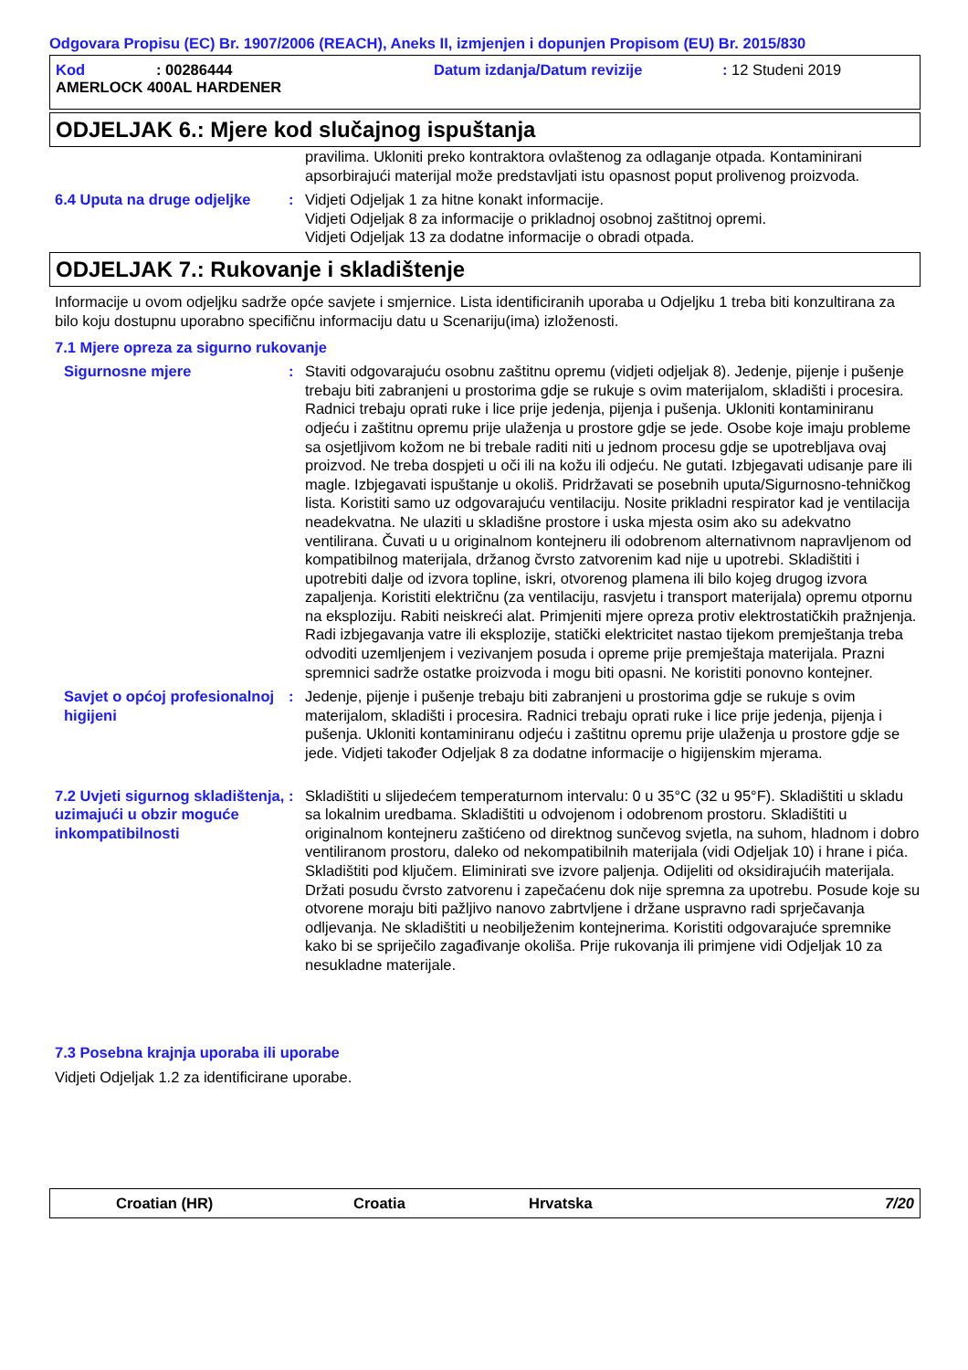Odgovara Propisu (EC) Br. 1907/2006 (REACH), Aneks II, izmjenjen i dopunjen Propisom (EU) Br. 2015/830
Kod: 00286444 Datum izdanja/Datum revizije: 12 Studeni 2019
AMERLOCK 400AL HARDENER
ODJELJAK 6.: Mjere kod slučajnog ispuštanja
pravilima. Ukloniti preko kontraktora ovlaštenog za odlaganje otpada. Kontaminirani apsorbirajući materijal može predstavljati istu opasnost poput prolivenog proizvoda.
6.4 Uputa na druge odjeljke
: Vidjeti Odjeljak 1 za hitne konakt informacije.
Vidjeti Odjeljak 8 za informacije o prikladnoj osobnoj zaštitnoj opremi.
Vidjeti Odjeljak 13 za dodatne informacije o obradi otpada.
ODJELJAK 7.: Rukovanje i skladištenje
Informacije u ovom odjeljku sadrže opće savjete i smjernice. Lista identificiranih uporaba u Odjeljku 1 treba biti konzultirana za bilo koju dostupnu uporabno specifičnu informaciju datu u Scenariju(ima) izloženosti.
7.1 Mjere opreza za sigurno rukovanje
Sigurnosne mjere : Staviti odgovarajuću osobnu zaštitnu opremu (vidjeti odjeljak 8). Jedenje, pijenje i pušenje trebaju biti zabranjeni u prostorima gdje se rukuje s ovim materijalom, skladišti i procesira. Radnici trebaju oprati ruke i lice prije jedenja, pijenja i pušenja. Ukloniti kontaminiranu odjeću i zaštitnu opremu prije ulaženja u prostore gdje se jede. Osobe koje imaju probleme sa osjetljivom kožom ne bi trebale raditi niti u jednom procesu gdje se upotrebljava ovaj proizvod. Ne treba dospjeti u oči ili na kožu ili odjeću. Ne gutati. Izbjegavati udisanje pare ili magle. Izbjegavati ispuštanje u okoliš. Pridržavati se posebnih uputa/Sigurnosno-tehničkog lista. Koristiti samo uz odgovarajuću ventilaciju. Nosite prikladni respirator kad je ventilacija neadekvatna. Ne ulaziti u skladišne prostore i uska mjesta osim ako su adekvatno ventilirana. Čuvati u u originalnom kontejneru ili odobrenom alternativnom napravljenom od kompatibilnog materijala, držanog čvrsto zatvorenim kad nije u upotrebi. Skladištiti i upotrebiti dalje od izvora topline, iskri, otvorenog plamena ili bilo kojeg drugog izvora zapaljenja. Koristiti električnu (za ventilaciju, rasvjetu i transport materijala) opremu otpornu na eksploziju. Rabiti neiskreći alat. Primjeniti mjere opreza protiv elektrostatičkih pražnjenja. Radi izbjegavanja vatre ili eksplozije, statički elektricitet nastao tijekom premještanja treba odvoditi uzemljenjem i vezivanjem posuda i opreme prije premještaja materijala. Prazni spremnici sadrže ostatke proizvoda i mogu biti opasni. Ne koristiti ponovno kontejner.
Savjet o općoj profesionalnoj higijeni
: Jedenje, pijenje i pušenje trebaju biti zabranjeni u prostorima gdje se rukuje s ovim materijalom, skladišti i procesira. Radnici trebaju oprati ruke i lice prije jedenja, pijenja i pušenja. Ukloniti kontaminiranu odjeću i zaštitnu opremu prije ulaženja u prostore gdje se jede. Vidjeti također Odjeljak 8 za dodatne informacije o higijenskim mjerama.
7.2 Uvjeti sigurnog skladištenja, uzimajući u obzir moguće inkompatibilnosti
: Skladištiti u slijedećem temperaturnom intervalu: 0 u 35°C (32 u 95°F). Skladištiti u skladu sa lokalnim uredbama. Skladištiti u odvojenom i odobrenom prostoru. Skladištiti u originalnom kontejneru zaštićeno od direktnog sunčevog svjetla, na suhom, hladnom i dobro ventiliranom prostoru, daleko od nekompatibilnih materijala (vidi Odjeljak 10) i hrane i pića. Skladištiti pod ključem. Eliminirati sve izvore paljenja. Odijeliti od oksidirajućih materijala. Držati posudu čvrsto zatvorenu i zapečaćenu dok nije spremna za upotrebu. Posude koje su otvorene moraju biti pažljivo nanovo zabrtvljene i držane uspravno radi sprječavanja odljevanja. Ne skladištiti u neobilježenim kontejnerima. Koristiti odgovarajuće spremnike kako bi se spriječilo zagađivanje okoliša. Prije rukovanja ili primjene vidi Odjeljak 10 za nesukladne materijale.
7.3 Posebna krajnja uporaba ili uporabe
Vidjeti Odjeljak 1.2 za identificirane uporabe.
Croatian (HR) Croatia Hrvatska 7/20